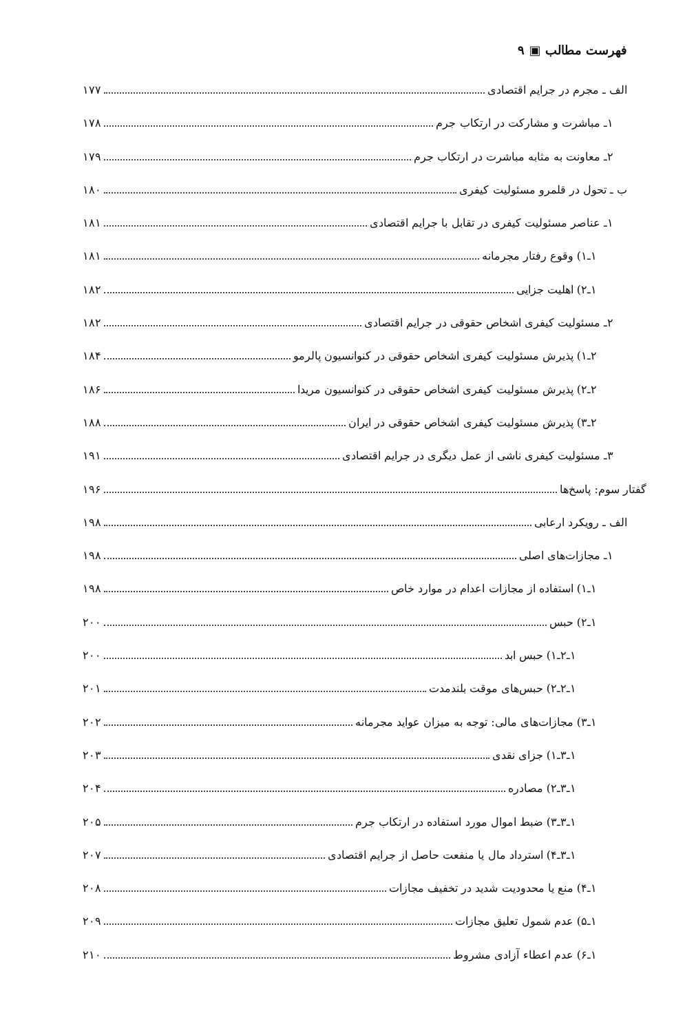فهرست مطالب ▣ ۹
الف ـ مجرم در جرایم اقتصادی ۱۷۷
۱ـ مباشرت و مشارکت در ارتکاب جرم ۱۷۸
۲ـ معاونت به مثابه مباشرت در ارتکاب جرم ۱۷۹
ب ـ تحول در قلمرو مسئولیت کیفری ۱۸۰
۱ـ عناصر مسئولیت کیفری در تقابل با جرایم اقتصادی ۱۸۱
۱ـ۱) وقوع رفتار مجرمانه ۱۸۱
۱ـ۲) اهلیت جزایی ۱۸۲
۲ـ مسئولیت کیفری اشخاص حقوقی در جرایم اقتصادی ۱۸۲
۲ـ۱) پذیرش مسئولیت کیفری اشخاص حقوقی در کنوانسیون پالرمو ۱۸۴
۲ـ۲) پذیرش مسئولیت کیفری اشخاص حقوقی در کنوانسیون مریدا ۱۸۶
۲ـ۳) پذیرش مسئولیت کیفری اشخاص حقوقی در ایران ۱۸۸
۳ـ مسئولیت کیفری ناشی از عمل دیگری در جرایم اقتصادی ۱۹۱
گفتار سوم: پاسخ‌ها ۱۹۶
الف ـ رویکرد ارعابی ۱۹۸
۱ـ مجازات‌های اصلی ۱۹۸
۱ـ۱) استفاده از مجازات اعدام در موارد خاص ۱۹۸
۱ـ۲) حبس ۲۰۰
۱ـ۲ـ۱) حبس ابد ۲۰۰
۱ـ۲ـ۲) حبس‌های موقت بلندمدت ۲۰۱
۱ـ۳) مجازات‌های مالی: توجه به میزان عواید مجرمانه ۲۰۲
۱ـ۳ـ۱) جزای نقدی ۲۰۳
۱ـ۳ـ۲) مصادره ۲۰۴
۱ـ۳ـ۳) ضبط اموال مورد استفاده در ارتکاب جرم ۲۰۵
۱ـ۳ـ۴) استرداد مال یا منفعت حاصل از جرایم اقتصادی ۲۰۷
۱ـ۴) منع یا محدودیت شدید در تخفیف مجازات ۲۰۸
۱ـ۵) عدم شمول تعلیق مجازات ۲۰۹
۱ـ۶) عدم اعطاء آزادی مشروط ۲۱۰